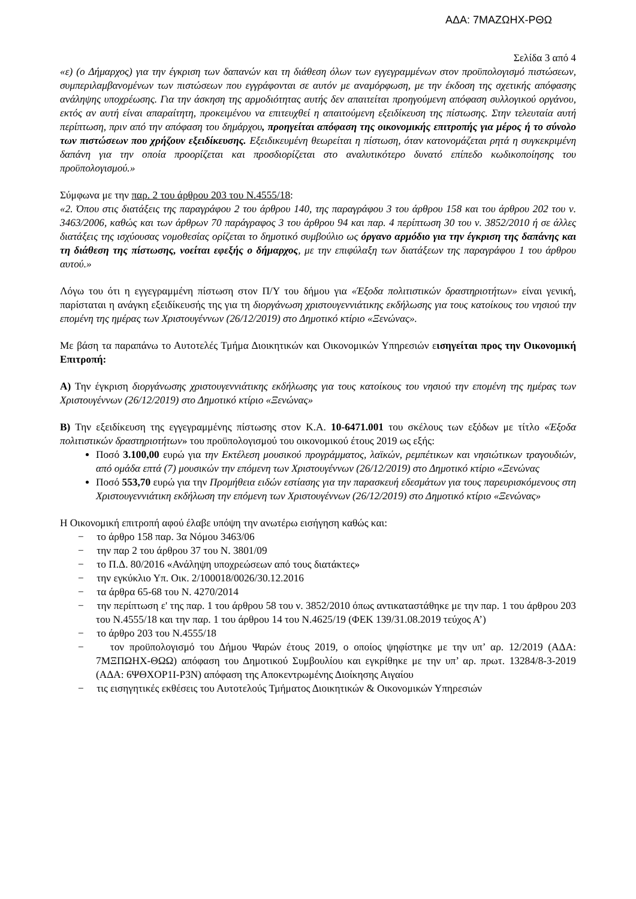ΑΔΑ: 7ΜΑΖΩΗΧ-ΡΘΩ
Σελίδα 3 από 4
«ε) (ο Δήμαρχος) για την έγκριση των δαπανών και τη διάθεση όλων των εγγεγραμμένων στον προϋπολογισμό πιστώσεων, συμπεριλαμβανομένων των πιστώσεων που εγγράφονται σε αυτόν με αναμόρφωση, με την έκδοση της σχετικής απόφασης ανάληψης υποχρέωσης. Για την άσκηση της αρμοδιότητας αυτής δεν απαιτείται προηγούμενη απόφαση συλλογικού οργάνου, εκτός αν αυτή είναι απαραίτητη, προκειμένου να επιτευχθεί η απαιτούμενη εξειδίκευση της πίστωσης. Στην τελευταία αυτή περίπτωση, πριν από την απόφαση του δημάρχου, προηγείται απόφαση της οικονομικής επιτροπής για μέρος ή το σύνολο των πιστώσεων που χρήζουν εξειδίκευσης. Εξειδικευμένη θεωρείται η πίστωση, όταν κατονομάζεται ρητά η συγκεκριμένη δαπάνη για την οποία προορίζεται και προσδιορίζεται στο αναλυτικότερο δυνατό επίπεδο κωδικοποίησης του προϋπολογισμού.»
Σύμφωνα με την παρ. 2 του άρθρου 203 του Ν.4555/18:
«2. Όπου στις διατάξεις της παραγράφου 2 του άρθρου 140, της παραγράφου 3 του άρθρου 158 και του άρθρου 202 του ν. 3463/2006, καθώς και των άρθρων 70 παράγραφος 3 του άρθρου 94 και παρ. 4 περίπτωση 30 του ν. 3852/2010 ή σε άλλες διατάξεις της ισχύουσας νομοθεσίας ορίζεται το δημοτικό συμβούλιο ως όργανο αρμόδιο για την έγκριση της δαπάνης και τη διάθεση της πίστωσης, νοείται εφεξής ο δήμαρχος, με την επιφύλαξη των διατάξεων της παραγράφου 1 του άρθρου αυτού.»
Λόγω του ότι η εγγεγραμμένη πίστωση στον Π/Υ του δήμου για «Έξοδα πολιτιστικών δραστηριοτήτων» είναι γενική, παρίσταται η ανάγκη εξειδίκευσής της για τη διοργάνωση χριστουγεννιάτικης εκδήλωσης για τους κατοίκους του νησιού την επομένη της ημέρας των Χριστουγέννων (26/12/2019) στο Δημοτικό κτίριο «Ξενώνας».
Με βάση τα παραπάνω το Αυτοτελές Τμήμα Διοικητικών και Οικονομικών Υπηρεσιών εισηγείται προς την Οικονομική Επιτροπή:
Α) Την έγκριση διοργάνωσης χριστουγεννιάτικης εκδήλωσης για τους κατοίκους του νησιού την επομένη της ημέρας των Χριστουγέννων (26/12/2019) στο Δημοτικό κτίριο «Ξενώνας»
Β) Την εξειδίκευση της εγγεγραμμένης πίστωσης στον Κ.Α. 10-6471.001 του σκέλους των εξόδων με τίτλο «Έξοδα πολιτιστικών δραστηριοτήτων» του προϋπολογισμού του οικονομικού έτους 2019 ως εξής:
Ποσό 3.100,00 ευρώ για την Εκτέλεση μουσικού προγράμματος, λαϊκών, ρεμπέτικων και νησιώτικων τραγουδιών, από ομάδα επτά (7) μουσικών την επόμενη των Χριστουγέννων (26/12/2019) στο Δημοτικό κτίριο «Ξενώνας
Ποσό 553,70 ευρώ για την Προμήθεια ειδών εστίασης για την παρασκευή εδεσμάτων για τους παρευρισκόμενους στη Χριστουγεννιάτικη εκδήλωση την επόμενη των Χριστουγέννων (26/12/2019) στο Δημοτικό κτίριο «Ξενώνας»
Η Οικονομική επιτροπή αφού έλαβε υπόψη την ανωτέρω εισήγηση καθώς και:
− το άρθρο 158 παρ. 3α Νόμου 3463/06
− την παρ 2 του άρθρου 37 του Ν. 3801/09
− το Π.Δ. 80/2016 «Ανάληψη υποχρεώσεων από τους διατάκτες»
− την εγκύκλιο Υπ. Οικ. 2/100018/0026/30.12.2016
− τα άρθρα 65-68 του Ν. 4270/2014
− την περίπτωση ε' της παρ. 1 του άρθρου 58 του ν. 3852/2010 όπως αντικαταστάθηκε με την παρ. 1 του άρθρου 203 του Ν.4555/18 και την παρ. 1 του άρθρου 14 του Ν.4625/19 (ΦΕΚ 139/31.08.2019 τεύχος Α’)
− το άρθρο 203 του Ν.4555/18
− τον προϋπολογισμό του Δήμου Ψαρών έτους 2019, ο οποίος ψηφίστηκε με την υπ’ αρ. 12/2019 (ΑΔΑ: 7ΜΞΠΩΗΧ-ΘΩΩ) απόφαση του Δημοτικού Συμβουλίου και εγκρίθηκε με την υπ’ αρ. πρωτ. 13284/8-3-2019 (ΑΔΑ: 6ΨΘΧΟΡ1Ι-Ρ3Ν) απόφαση της Αποκεντρωμένης Διοίκησης Αιγαίου
− τις εισηγητικές εκθέσεις του Αυτοτελούς Τμήματος Διοικητικών & Οικονομικών Υπηρεσιών